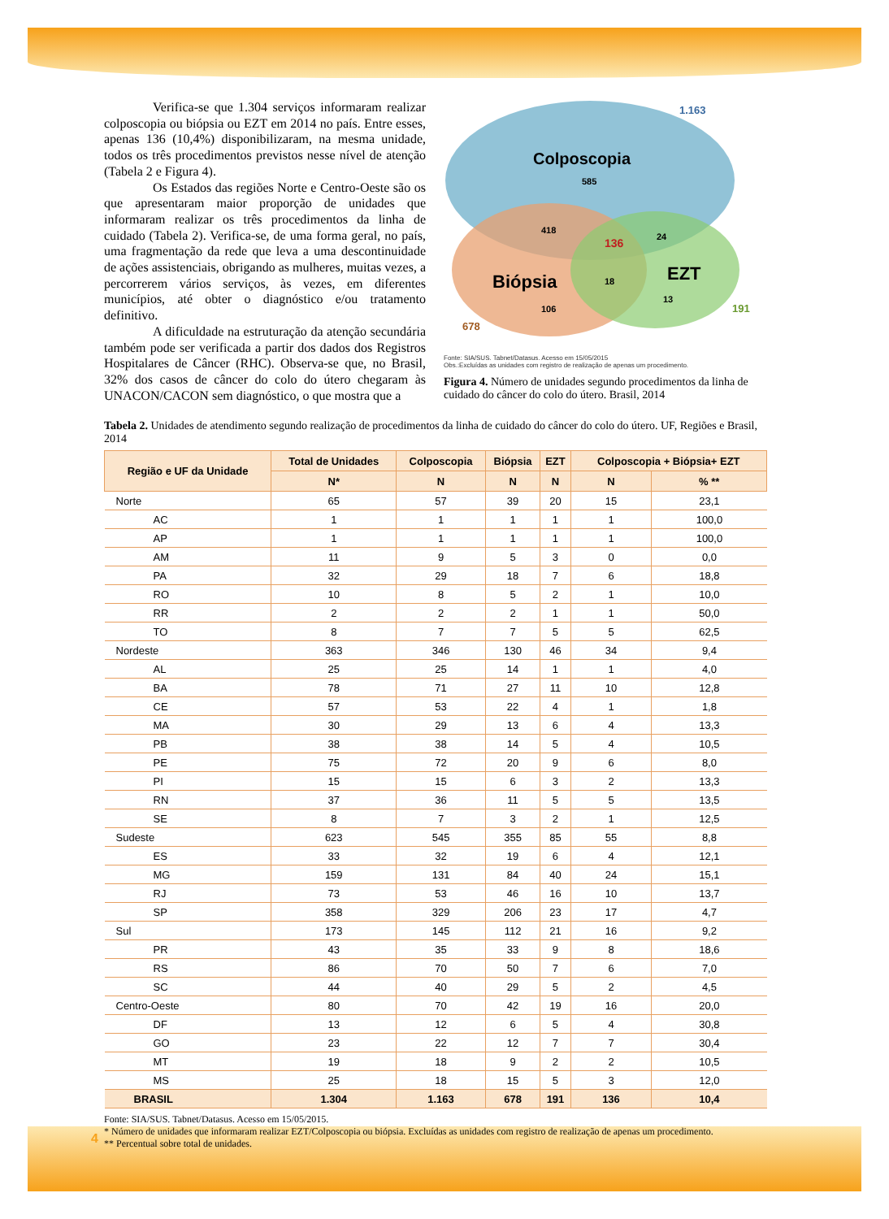Verifica-se que 1.304 serviços informaram realizar colposcopia ou biópsia ou EZT em 2014 no país. Entre esses, apenas 136 (10,4%) disponibilizaram, na mesma unidade, todos os três procedimentos previstos nesse nível de atenção (Tabela 2 e Figura 4).
Os Estados das regiões Norte e Centro-Oeste são os que apresentaram maior proporção de unidades que informaram realizar os três procedimentos da linha de cuidado (Tabela 2). Verifica-se, de uma forma geral, no país, uma fragmentação da rede que leva a uma descontinuidade de ações assistenciais, obrigando as mulheres, muitas vezes, a percorrerem vários serviços, às vezes, em diferentes municípios, até obter o diagnóstico e/ou tratamento definitivo.
A dificuldade na estruturação da atenção secundária também pode ser verificada a partir dos dados dos Registros Hospitalares de Câncer (RHC). Observa-se que, no Brasil, 32% dos casos de câncer do colo do útero chegaram às UNACON/CACON sem diagnóstico, o que mostra que a
1.163
Colposcopia
585
418
136
24
Biópsia
18
EZT
13
191
106
678
Fonte: SIA/SUS. Tabnet/Datasus. Acesso em 15/05/2015
Obs.:Excluídas as unidades com registro de realização de apenas um procedimento.
Figura 4. Número de unidades segundo procedimentos da linha de cuidado do câncer do colo do útero. Brasil, 2014
Tabela 2. Unidades de atendimento segundo realização de procedimentos da linha de cuidado do câncer do colo do útero. UF, Regiões e Brasil, 2014
| Região e UF da Unidade | Total de Unidades | Colposcopia | Biópsia | EZT | Colposcopia + Biópsia+ EZT | |
| --- | --- | --- | --- | --- | --- | --- |
| | N* | N | N | N | N | % ** |
| Norte | 65 | 57 | 39 | 20 | 15 | 23,1 |
| AC | 1 | 1 | 1 | 1 | 1 | 100,0 |
| AP | 1 | 1 | 1 | 1 | 1 | 100,0 |
| AM | 11 | 9 | 5 | 3 | 0 | 0,0 |
| PA | 32 | 29 | 18 | 7 | 6 | 18,8 |
| RO | 10 | 8 | 5 | 2 | 1 | 10,0 |
| RR | 2 | 2 | 2 | 1 | 1 | 50,0 |
| TO | 8 | 7 | 7 | 5 | 5 | 62,5 |
| Nordeste | 363 | 346 | 130 | 46 | 34 | 9,4 |
| AL | 25 | 25 | 14 | 1 | 1 | 4,0 |
| BA | 78 | 71 | 27 | 11 | 10 | 12,8 |
| CE | 57 | 53 | 22 | 4 | 1 | 1,8 |
| MA | 30 | 29 | 13 | 6 | 4 | 13,3 |
| PB | 38 | 38 | 14 | 5 | 4 | 10,5 |
| PE | 75 | 72 | 20 | 9 | 6 | 8,0 |
| PI | 15 | 15 | 6 | 3 | 2 | 13,3 |
| RN | 37 | 36 | 11 | 5 | 5 | 13,5 |
| SE | 8 | 7 | 3 | 2 | 1 | 12,5 |
| Sudeste | 623 | 545 | 355 | 85 | 55 | 8,8 |
| ES | 33 | 32 | 19 | 6 | 4 | 12,1 |
| MG | 159 | 131 | 84 | 40 | 24 | 15,1 |
| RJ | 73 | 53 | 46 | 16 | 10 | 13,7 |
| SP | 358 | 329 | 206 | 23 | 17 | 4,7 |
| Sul | 173 | 145 | 112 | 21 | 16 | 9,2 |
| PR | 43 | 35 | 33 | 9 | 8 | 18,6 |
| RS | 86 | 70 | 50 | 7 | 6 | 7,0 |
| SC | 44 | 40 | 29 | 5 | 2 | 4,5 |
| Centro-Oeste | 80 | 70 | 42 | 19 | 16 | 20,0 |
| DF | 13 | 12 | 6 | 5 | 4 | 30,8 |
| GO | 23 | 22 | 12 | 7 | 7 | 30,4 |
| MT | 19 | 18 | 9 | 2 | 2 | 10,5 |
| MS | 25 | 18 | 15 | 5 | 3 | 12,0 |
| BRASIL | 1.304 | 1.163 | 678 | 191 | 136 | 10,4 |
Fonte: SIA/SUS. Tabnet/Datasus. Acesso em 15/05/2015.
* Número de unidades que informaram realizar EZT/Colposcopia ou biópsia. Excluídas as unidades com registro de realização de apenas um procedimento.
** Percentual sobre total de unidades.
4